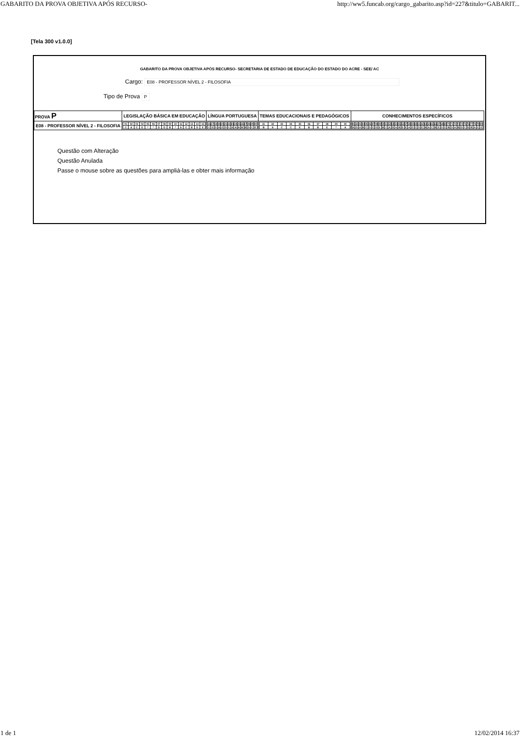GABARITO DA PROVA OBJETIVA APÓS RECURSO- http://ww5.funcab.org/cargo_gabarito.asp?id=227&titulo=GABARIT...
[Tela 300 v1.0.0]
GABARITO DA PROVA OBJETIVA APÓS RECURSO- SECRETARIA DE ESTADO DE EDUCAÇÃO DO ESTADO DO ACRE - SEE/ AC
Cargo: E08 - PROFESSOR NÍVEL 2 - FILOSOFIA
Tipo de Prova P
| PROVA P | LEGISLAÇÃO BÁSICA EM EDUCAÇÃO | LÍNGUA PORTUGUESA | TEMAS EDUCACIONAIS E PEDAGÓGICOS | CONHECIMENTOS ESPECÍFICOS |
| --- | --- | --- | --- | --- |
| E08 - PROFESSOR NÍVEL 2 - FILOSOFIA | / 01 / 02 / 03 / 04 / 05 / 06 / 07 / 08 / 09 / 10 / 11 / 12 / 13 / 14 / 15 / / C / A / C / E / * / * / D / D / B / * / A / C / B / D / E / | / 16 / 17 / 18 / 19 / 20 / 21 / 22 / 23 / 24 / 25 / 26 / 27 / 28 / 29 / 30 / / C / E / D / A / E / D / C / A / A / B / B / B / D / C / E / | / 31 / 32 / 33 / 34 / 35 / 36 / 37 / 38 / 39 / 40 / / B / A / C / C / E / B / B / E / * / A / | / 41 / 42 / 43 / 44 / 45 / 46 / 47 / 48 / 49 / 50 / 51 / 52 / 53 / 54 / 55 / 56 / 57 / 58 / 59 / 60 / 61 / 62 / 63 / 64 / 65 / 66 / 67 / 68 / 69 / 70 / 71 / 72 / 73 / 74 / 75 / 76 / 77 / 78 / 79 / 80 / / A / D / A / B / C / D / C / D / E / B / C / A / D / A / B / D / E / A / D / C / D / E / B / A / C / B / E / D / C / B / D / A / B / D / C / D / B / A / C / E / |
Questão com Alteração
Questão Anulada
Passe o mouse sobre as questões para ampliá-las e obter mais informação
1 de 1 12/02/2014 16:37